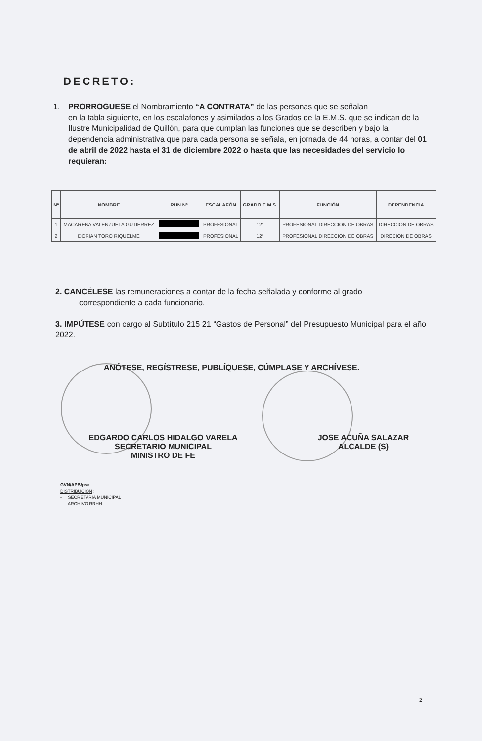DECRETO:
1. PRORROGUESE el Nombramiento “A CONTRATA” de las personas que se señalan
en la tabla siguiente, en los escalafones y asimilados a los Grados de la E.M.S. que se indican de la Ilustre Municipalidad de Quillón, para que cumplan las funciones que se describen y bajo la dependencia administrativa que para cada persona se señala, en jornada de 44 horas, a contar del 01 de abril de 2022 hasta el 31 de diciembre 2022 o hasta que las necesidades del servicio lo requieran:
| Nº | NOMBRE | RUN Nº | ESCALAFÓN | GRADO E.M.S. | FUNCIÓN | DEPENDENCIA |
| --- | --- | --- | --- | --- | --- | --- |
| 1 | MACARENA VALENZUELA GUTIERREZ | | PROFESIONAL | 12° | PROFESIONAL DIRECCION DE OBRAS | DIRECCION DE OBRAS |
| 2 | DORIAN TORO RIQUELME | | PROFESIONAL | 12° | PROFESIONAL DIRECCION DE OBRAS | DIRECION DE OBRAS |
2. CANCÉLESE las remuneraciones a contar de la fecha señalada y conforme al grado
correspondiente a cada funcionario.
3. IMPÚTESE con cargo al Subtítulo 215 21 “Gastos de Personal” del Presupuesto Municipal para el año 2022.
ANÓTESE, REGÍSTRESE, PUBLÍQUESE, CÚMPLASE Y ARCHÍVESE.
EDGARDO CARLOS HIDALGO VARELA
SECRETARIO MUNICIPAL
MINISTRO DE FE
JOSE ACUÑA SALAZAR
ALCALDE (S)
GVN/APB/psc
DISTRIBUCION :
- SECRETARIA MUNICIPAL
- ARCHIVO RRHH
2